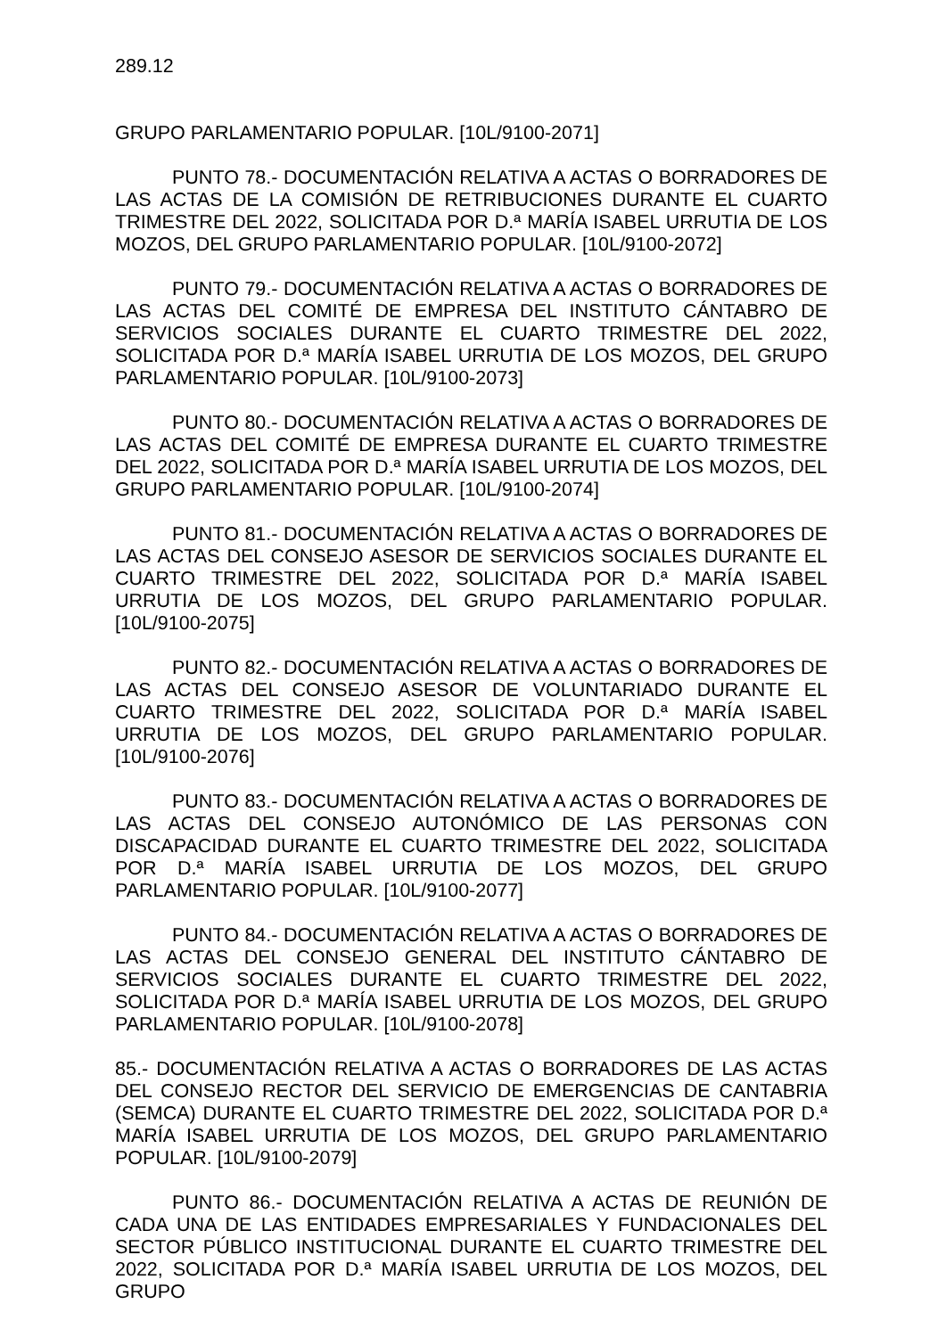289.12
GRUPO PARLAMENTARIO POPULAR. [10L/9100-2071]
PUNTO 78.- DOCUMENTACIÓN RELATIVA A ACTAS O BORRADORES DE LAS ACTAS DE LA COMISIÓN DE RETRIBUCIONES DURANTE EL CUARTO TRIMESTRE DEL 2022, SOLICITADA POR D.ª MARÍA ISABEL URRUTIA DE LOS MOZOS, DEL GRUPO PARLAMENTARIO POPULAR. [10L/9100-2072]
PUNTO 79.- DOCUMENTACIÓN RELATIVA A ACTAS O BORRADORES DE LAS ACTAS DEL COMITÉ DE EMPRESA DEL INSTITUTO CÁNTABRO DE SERVICIOS SOCIALES DURANTE EL CUARTO TRIMESTRE DEL 2022, SOLICITADA POR D.ª MARÍA ISABEL URRUTIA DE LOS MOZOS, DEL GRUPO PARLAMENTARIO POPULAR. [10L/9100-2073]
PUNTO 80.- DOCUMENTACIÓN RELATIVA A ACTAS O BORRADORES DE LAS ACTAS DEL COMITÉ DE EMPRESA DURANTE EL CUARTO TRIMESTRE DEL 2022, SOLICITADA POR D.ª MARÍA ISABEL URRUTIA DE LOS MOZOS, DEL GRUPO PARLAMENTARIO POPULAR. [10L/9100-2074]
PUNTO 81.- DOCUMENTACIÓN RELATIVA A ACTAS O BORRADORES DE LAS ACTAS DEL CONSEJO ASESOR DE SERVICIOS SOCIALES DURANTE EL CUARTO TRIMESTRE DEL 2022, SOLICITADA POR D.ª MARÍA ISABEL URRUTIA DE LOS MOZOS, DEL GRUPO PARLAMENTARIO POPULAR. [10L/9100-2075]
PUNTO 82.- DOCUMENTACIÓN RELATIVA A ACTAS O BORRADORES DE LAS ACTAS DEL CONSEJO ASESOR DE VOLUNTARIADO DURANTE EL CUARTO TRIMESTRE DEL 2022, SOLICITADA POR D.ª MARÍA ISABEL URRUTIA DE LOS MOZOS, DEL GRUPO PARLAMENTARIO POPULAR. [10L/9100-2076]
PUNTO 83.- DOCUMENTACIÓN RELATIVA A ACTAS O BORRADORES DE LAS ACTAS DEL CONSEJO AUTONÓMICO DE LAS PERSONAS CON DISCAPACIDAD DURANTE EL CUARTO TRIMESTRE DEL 2022, SOLICITADA POR D.ª MARÍA ISABEL URRUTIA DE LOS MOZOS, DEL GRUPO PARLAMENTARIO POPULAR. [10L/9100-2077]
PUNTO 84.- DOCUMENTACIÓN RELATIVA A ACTAS O BORRADORES DE LAS ACTAS DEL CONSEJO GENERAL DEL INSTITUTO CÁNTABRO DE SERVICIOS SOCIALES DURANTE EL CUARTO TRIMESTRE DEL 2022, SOLICITADA POR D.ª MARÍA ISABEL URRUTIA DE LOS MOZOS, DEL GRUPO PARLAMENTARIO POPULAR. [10L/9100-2078]
85.- DOCUMENTACIÓN RELATIVA A ACTAS O BORRADORES DE LAS ACTAS DEL CONSEJO RECTOR DEL SERVICIO DE EMERGENCIAS DE CANTABRIA (SEMCA) DURANTE EL CUARTO TRIMESTRE DEL 2022, SOLICITADA POR D.ª MARÍA ISABEL URRUTIA DE LOS MOZOS, DEL GRUPO PARLAMENTARIO POPULAR. [10L/9100-2079]
PUNTO 86.- DOCUMENTACIÓN RELATIVA A ACTAS DE REUNIÓN DE CADA UNA DE LAS ENTIDADES EMPRESARIALES Y FUNDACIONALES DEL SECTOR PÚBLICO INSTITUCIONAL DURANTE EL CUARTO TRIMESTRE DEL 2022, SOLICITADA POR D.ª MARÍA ISABEL URRUTIA DE LOS MOZOS, DEL GRUPO